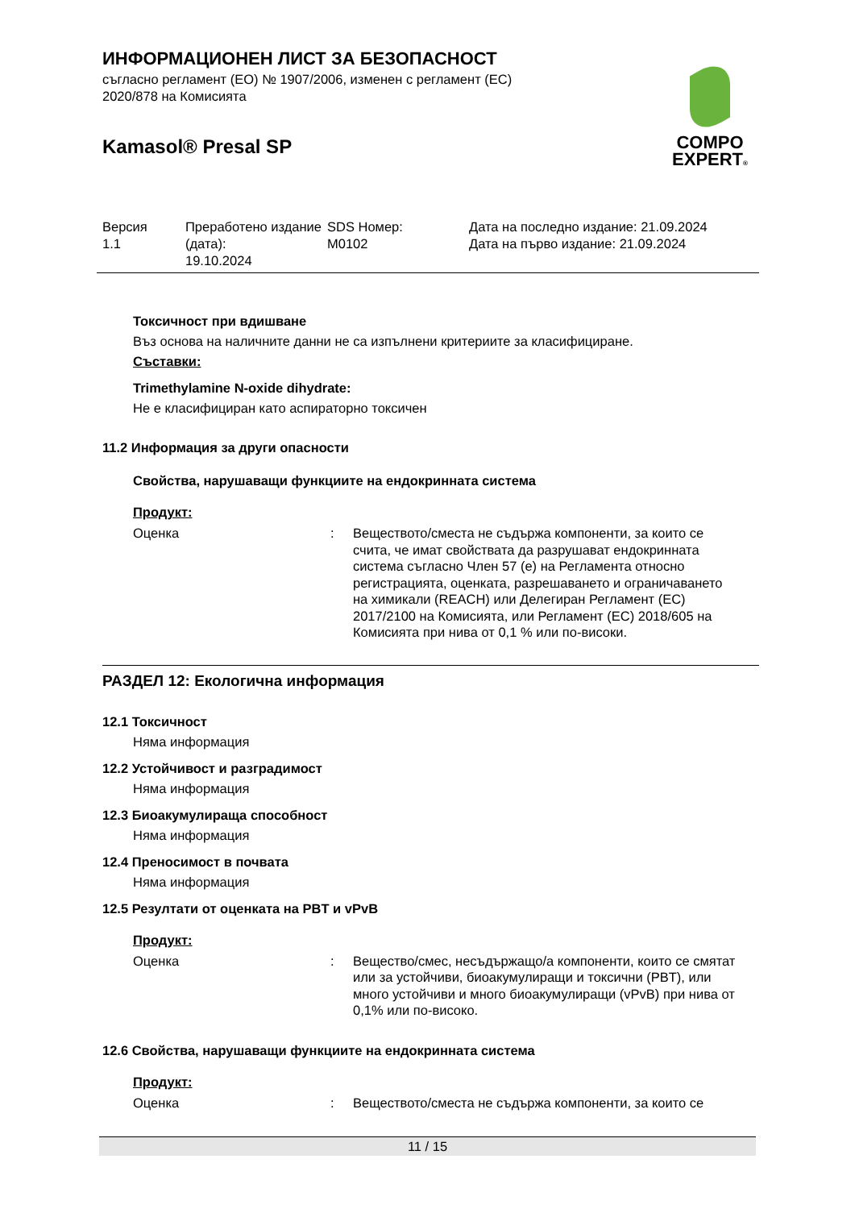COMPO
EXPERT®
ИНФОРМАЦИОНЕН ЛИСТ ЗА БЕЗОПАСНОСТ
съгласно регламент (ЕО) № 1907/2006, изменен с регламент (ЕС)
2020/878 на Комисията
Kamasol® Presal SP
Версия
1.1
Преработено издание (дата):
19.10.2024
SDS Номер:
M0102
Дата на последно издание: 21.09.2024
Дата на първо издание: 21.09.2024
Токсичност при вдишване
Въз основа на наличните данни не са изпълнени критериите за класифициране.
Съставки:
Trimethylamine N-oxide dihydrate:
Не е класифициран като аспираторно токсичен
11.2 Информация за други опасности
Свойства, нарушаващи функциите на ендокринната система
Продукт:
Оценка: Веществото/сместа не съдържа компоненти, за които се счита, че имат свойствата да разрушават ендокринната система съгласно Член 57 (е) на Регламента относно регистрацията, оценката, разрешаването и ограничаването на химикали (REACH) или Делегиран Регламент (ЕС) 2017/2100 на Комисията, или Регламент (ЕС) 2018/605 на Комисията при нива от 0,1 % или по-високи.
РАЗДЕЛ 12: Екологична информация
12.1 Токсичност
Няма информация
12.2 Устойчивост и разградимост
Няма информация
12.3 Биоакумулираща способност
Няма информация
12.4 Преносимост в почвата
Няма информация
12.5 Резултати от оценката на PBT и vPvB
Продукт:
Оценка: Вещество/смес, несъдържащо/а компоненти, които се смятат или за устойчиви, биоакумулиращи и токсични (PBT), или много устойчиви и много биоакумулиращи (vPvB) при нива от 0,1% или по-високо.
12.6 Свойства, нарушаващи функциите на ендокринната система
Продукт:
Оценка: Веществото/сместа не съдържа компоненти, за които се
11 / 15